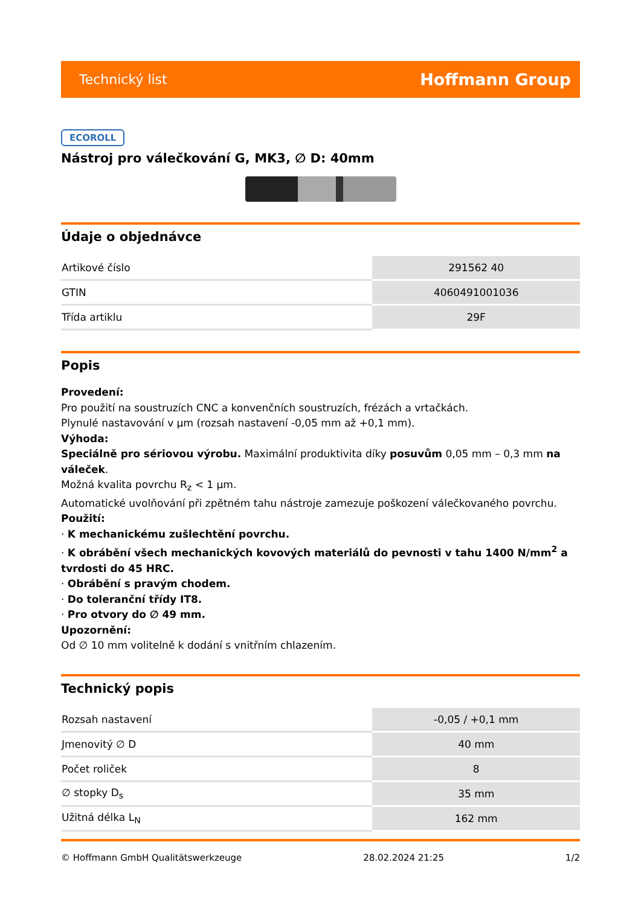Technický list Hoffmann Group
ECOROLL
Nástroj pro válečkování G, MK3, ∅ D: 40mm
Údaje o objednávce
| Artikové číslo | 291562 40 |
| GTIN | 4060491001036 |
| Třída artiklu | 29F |
Popis
Provedení:
Pro použití na soustruzích CNC a konvenčních soustruzích, frézách a vrtačkách.
Plynulé nastavování v µm (rozsah nastavení -0,05 mm až +0,1 mm).
Výhoda:
Speciálně pro sériovou výrobu. Maximální produktivita díky posuvům 0,05 mm – 0,3 mm na váleček.
Možná kvalita povrchu R<sub>z</sub> < 1 µm.
Automatické uvolňování při zpětném tahu nástroje zamezuje poškození válečkovaného povrchu.
Použití:
· K mechanickému zušlechtění povrchu.
· K obrábění všech mechanických kovových materiálů do pevnosti v tahu 1400 N/mm<sup>2</sup> a tvrdosti do 45 HRC.
· Obrábění s pravým chodem.
· Do toleranční třídy IT8.
· Pro otvory do ∅ 49 mm.
Upozornění:
Od ∅ 10 mm volitelně k dodání s vnitřním chlazením.
Technický popis
| Rozsah nastavení | -0,05 / +0,1 mm |
| Jmenovitý ∅ D | 40 mm |
| Počet roliček | 8 |
| ∅ stopky D<sub>s</sub> | 35 mm |
| Užitná délka L<sub>N</sub> | 162 mm |
© Hoffmann GmbH Qualitätswerkzeuge 28.02.2024 21:25 1/2